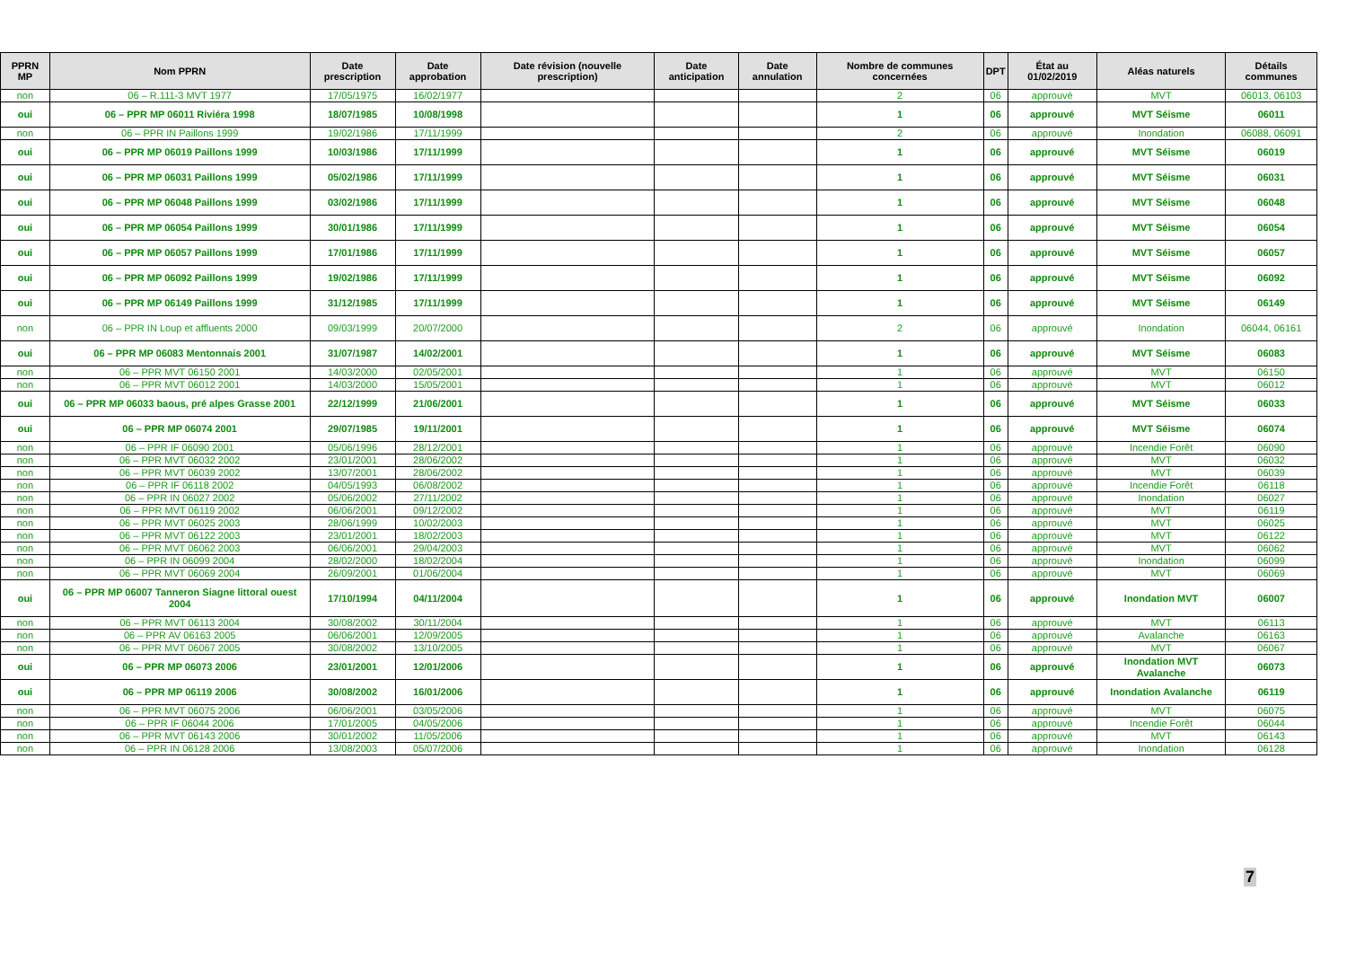| PPRN MP | Nom PPRN | Date prescription | Date approbation | Date révision (nouvelle prescription) | Date anticipation | Date annulation | Nombre de communes concernées | DPT | État au 01/02/2019 | Aléas naturels | Détails communes |
| --- | --- | --- | --- | --- | --- | --- | --- | --- | --- | --- | --- |
| non | 06 – R.111-3 MVT 1977 | 17/05/1975 | 16/02/1977 | | | | 2 | 06 | approuvé | MVT | 06013, 06103 |
| oui | 06 – PPR MP 06011 Riviéra 1998 | 18/07/1985 | 10/08/1998 | | | | 1 | 06 | approuvé | MVT Séisme | 06011 |
| non | 06 – PPR IN Paillons 1999 | 19/02/1986 | 17/11/1999 | | | | 2 | 06 | approuvé | Inondation | 06088, 06091 |
| oui | 06 – PPR MP 06019 Paillons 1999 | 10/03/1986 | 17/11/1999 | | | | 1 | 06 | approuvé | MVT Séisme | 06019 |
| oui | 06 – PPR MP 06031 Paillons 1999 | 05/02/1986 | 17/11/1999 | | | | 1 | 06 | approuvé | MVT Séisme | 06031 |
| oui | 06 – PPR MP 06048 Paillons 1999 | 03/02/1986 | 17/11/1999 | | | | 1 | 06 | approuvé | MVT Séisme | 06048 |
| oui | 06 – PPR MP 06054 Paillons 1999 | 30/01/1986 | 17/11/1999 | | | | 1 | 06 | approuvé | MVT Séisme | 06054 |
| oui | 06 – PPR MP 06057 Paillons 1999 | 17/01/1986 | 17/11/1999 | | | | 1 | 06 | approuvé | MVT Séisme | 06057 |
| oui | 06 – PPR MP 06092 Paillons 1999 | 19/02/1986 | 17/11/1999 | | | | 1 | 06 | approuvé | MVT Séisme | 06092 |
| oui | 06 – PPR MP 06149 Paillons 1999 | 31/12/1985 | 17/11/1999 | | | | 1 | 06 | approuvé | MVT Séisme | 06149 |
| non | 06 – PPR IN Loup et affluents 2000 | 09/03/1999 | 20/07/2000 | | | | 2 | 06 | approuvé | Inondation | 06044, 06161 |
| oui | 06 – PPR MP 06083 Mentonnais 2001 | 31/07/1987 | 14/02/2001 | | | | 1 | 06 | approuvé | MVT Séisme | 06083 |
| non | 06 – PPR MVT 06150 2001 | 14/03/2000 | 02/05/2001 | | | | 1 | 06 | approuvé | MVT | 06150 |
| non | 06 – PPR MVT 06012 2001 | 14/03/2000 | 15/05/2001 | | | | 1 | 06 | approuvé | MVT | 06012 |
| oui | 06 – PPR MP 06033 baous, pré alpes Grasse 2001 | 22/12/1999 | 21/06/2001 | | | | 1 | 06 | approuvé | MVT Séisme | 06033 |
| oui | 06 – PPR MP 06074 2001 | 29/07/1985 | 19/11/2001 | | | | 1 | 06 | approuvé | MVT Séisme | 06074 |
| non | 06 – PPR IF 06090 2001 | 05/06/1996 | 28/12/2001 | | | | 1 | 06 | approuvé | Incendie Forêt | 06090 |
| non | 06 – PPR MVT 06032 2002 | 23/01/2001 | 28/06/2002 | | | | 1 | 06 | approuvé | MVT | 06032 |
| non | 06 – PPR MVT 06039 2002 | 13/07/2001 | 28/06/2002 | | | | 1 | 06 | approuvé | MVT | 06039 |
| non | 06 – PPR IF 06118 2002 | 04/05/1993 | 06/08/2002 | | | | 1 | 06 | approuvé | Incendie Forêt | 06118 |
| non | 06 – PPR IN 06027 2002 | 05/06/2002 | 27/11/2002 | | | | 1 | 06 | approuvé | Inondation | 06027 |
| non | 06 – PPR MVT 06119 2002 | 06/06/2001 | 09/12/2002 | | | | 1 | 06 | approuvé | MVT | 06119 |
| non | 06 – PPR MVT 06025 2003 | 28/06/1999 | 10/02/2003 | | | | 1 | 06 | approuvé | MVT | 06025 |
| non | 06 – PPR MVT 06122 2003 | 23/01/2001 | 18/02/2003 | | | | 1 | 06 | approuvé | MVT | 06122 |
| non | 06 – PPR MVT 06062 2003 | 06/06/2001 | 29/04/2003 | | | | 1 | 06 | approuvé | MVT | 06062 |
| non | 06 – PPR IN 06099 2004 | 28/02/2000 | 18/02/2004 | | | | 1 | 06 | approuvé | Inondation | 06099 |
| non | 06 – PPR MVT 06069 2004 | 26/09/2001 | 01/06/2004 | | | | 1 | 06 | approuvé | MVT | 06069 |
| oui | 06 – PPR MP 06007 Tanneron Siagne littoral ouest 2004 | 17/10/1994 | 04/11/2004 | | | | 1 | 06 | approuvé | Inondation MVT | 06007 |
| non | 06 – PPR MVT 06113 2004 | 30/08/2002 | 30/11/2004 | | | | 1 | 06 | approuvé | MVT | 06113 |
| non | 06 – PPR AV 06163 2005 | 06/06/2001 | 12/09/2005 | | | | 1 | 06 | approuvé | Avalanche | 06163 |
| non | 06 – PPR MVT 06067 2005 | 30/08/2002 | 13/10/2005 | | | | 1 | 06 | approuvé | MVT | 06067 |
| oui | 06 – PPR MP 06073 2006 | 23/01/2001 | 12/01/2006 | | | | 1 | 06 | approuvé | Inondation MVT Avalanche | 06073 |
| oui | 06 – PPR MP 06119 2006 | 30/08/2002 | 16/01/2006 | | | | 1 | 06 | approuvé | Inondation Avalanche | 06119 |
| non | 06 – PPR MVT 06075 2006 | 06/06/2001 | 03/05/2006 | | | | 1 | 06 | approuvé | MVT | 06075 |
| non | 06 – PPR IF 06044 2006 | 17/01/2005 | 04/05/2006 | | | | 1 | 06 | approuvé | Incendie Forêt | 06044 |
| non | 06 – PPR MVT 06143 2006 | 30/01/2002 | 11/05/2006 | | | | 1 | 06 | approuvé | MVT | 06143 |
| non | 06 – PPR IN 06128 2006 | 13/08/2003 | 05/07/2006 | | | | 1 | 06 | approuvé | Inondation | 06128 |
7